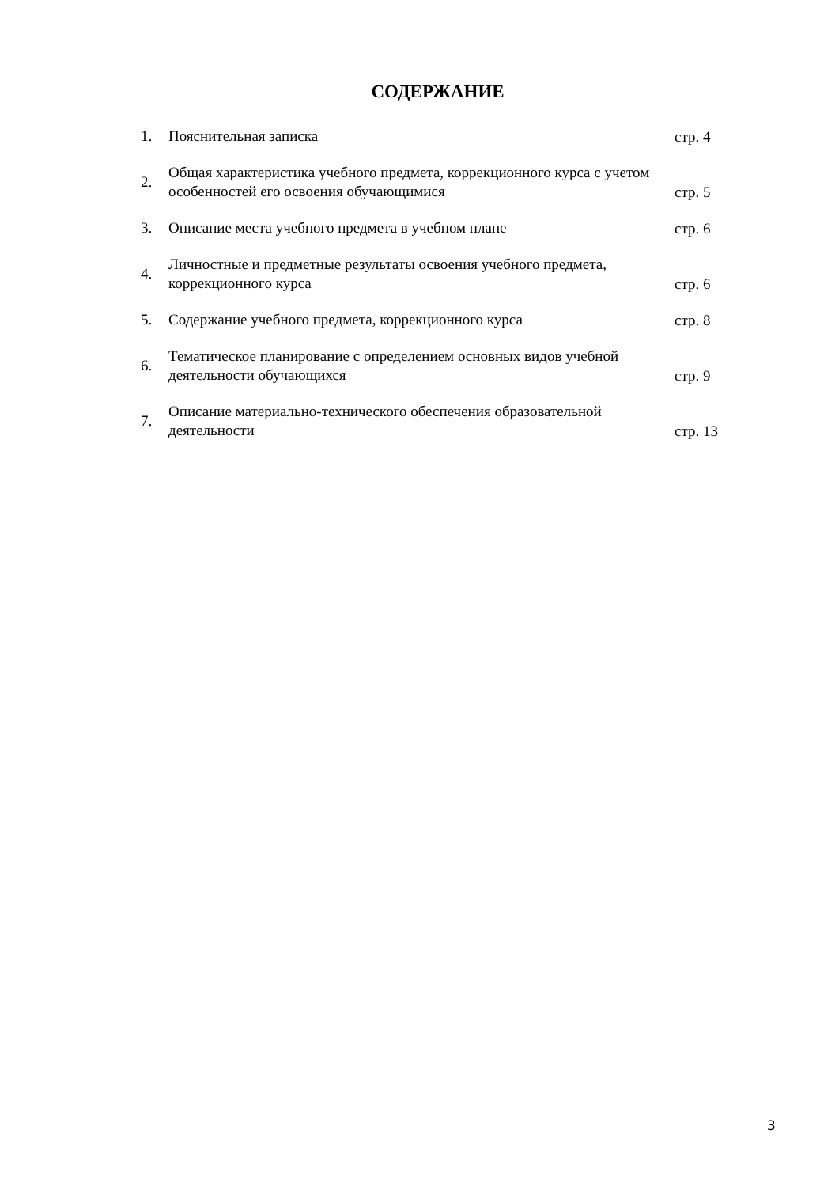СОДЕРЖАНИЕ
| 1. | Пояснительная записка | стр. 4 |
| 2. | Общая характеристика учебного предмета, коррекционного курса с учетом особенностей его освоения обучающимися | стр. 5 |
| 3. | Описание места учебного предмета в учебном плане | стр. 6 |
| 4. | Личностные и предметные результаты освоения учебного предмета, коррекционного курса | стр. 6 |
| 5. | Содержание учебного предмета, коррекционного курса | стр. 8 |
| 6. | Тематическое планирование с определением основных видов учебной деятельности обучающихся | стр. 9 |
| 7. | Описание материально-технического обеспечения образовательной деятельности | стр. 13 |
3